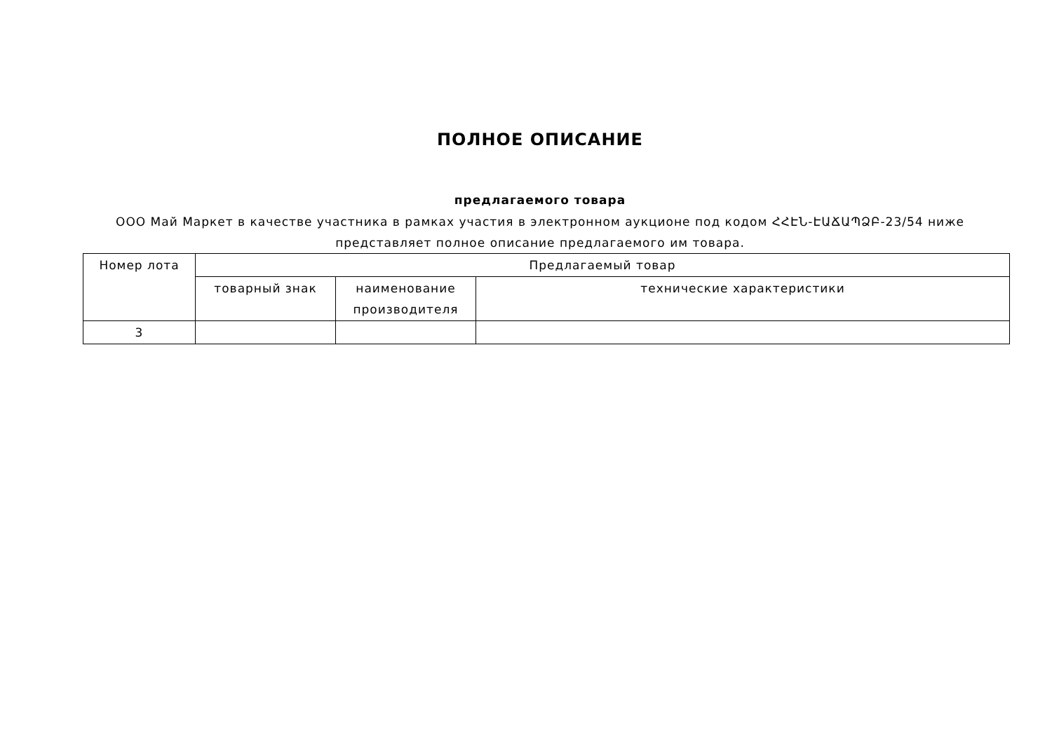ПОЛНОЕ ОПИСАНИЕ
предлагаемого товара
ООО Май Маркет в качестве участника в рамках участия в электронном аукционе под кодом ՀՀԷՆ-ԷԱՃԱՊՁԲ-23/54 ниже представляет полное описание предлагаемого им товара.
| Номер лота | Предлагаемый товар | | |
| --- | --- | --- | --- |
| | товарный знак | наименование производителя | технические характеристики |
| 3 | | | |